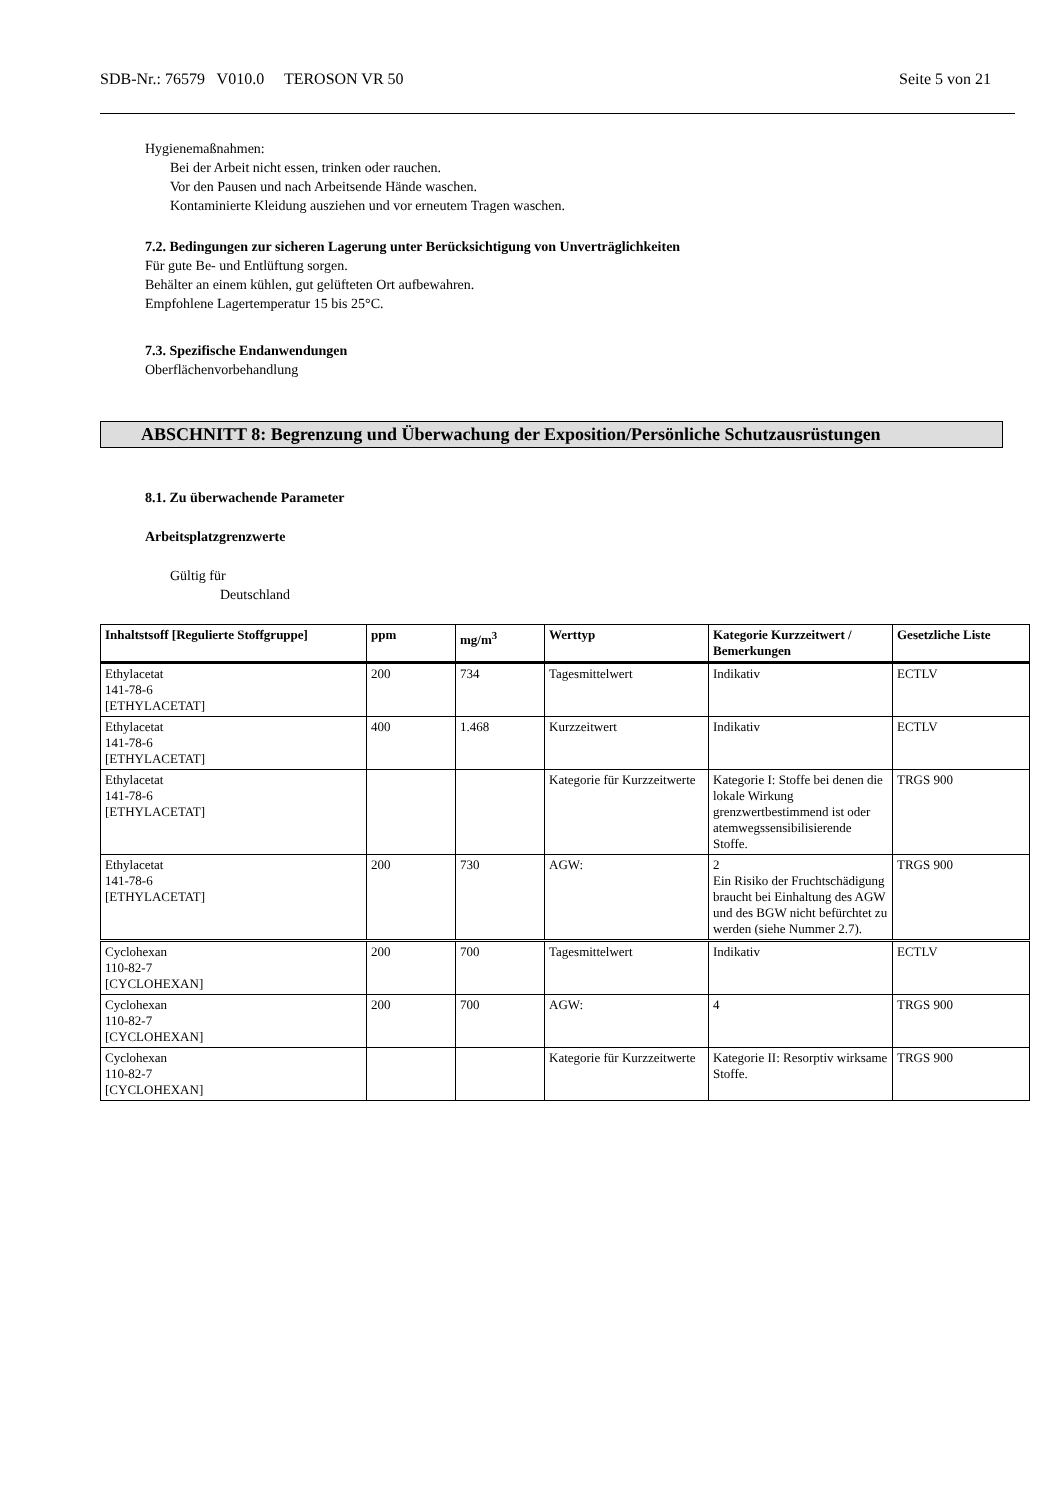SDB-Nr.: 76579 V010.0 TEROSON VR 50 Seite 5 von 21
Hygienemaßnahmen:
Bei der Arbeit nicht essen, trinken oder rauchen.
Vor den Pausen und nach Arbeitsende Hände waschen.
Kontaminierte Kleidung ausziehen und vor erneutem Tragen waschen.
7.2. Bedingungen zur sicheren Lagerung unter Berücksichtigung von Unverträglichkeiten
Für gute Be- und Entlüftung sorgen.
Behälter an einem kühlen, gut gelüfteten Ort aufbewahren.
Empfohlene Lagertemperatur 15 bis 25°C.
7.3. Spezifische Endanwendungen
Oberflächenvorbehandlung
ABSCHNITT 8: Begrenzung und Überwachung der Exposition/Persönliche Schutzausrüstungen
8.1. Zu überwachende Parameter
Arbeitsplatzgrenzwerte
Gültig für
Deutschland
| Inhaltstsoff [Regulierte Stoffgruppe] | ppm | mg/m<sup>3</sup> | Werttyp | Kategorie Kurzzeitwert / Bemerkungen | Gesetzliche Liste |
| --- | --- | --- | --- | --- | --- |
| Ethylacetat 141-78-6 [ETHYLACETAT] | 200 | 734 | Tagesmittelwert | Indikativ | ECTLV |
| Ethylacetat 141-78-6 [ETHYLACETAT] | 400 | 1.468 | Kurzzeitwert | Indikativ | ECTLV |
| Ethylacetat 141-78-6 [ETHYLACETAT] | | | Kategorie für Kurzzeitwerte | Kategorie I: Stoffe bei denen die lokale Wirkung grenzwertbestimmend ist oder atemwegssensibilisierende Stoffe. | TRGS 900 |
| Ethylacetat 141-78-6 [ETHYLACETAT] | 200 | 730 | AGW: | 2 Ein Risiko der Fruchtschädigung braucht bei Einhaltung des AGW und des BGW nicht befürchtet zu werden (siehe Nummer 2.7). | TRGS 900 |
| Cyclohexan 110-82-7 [CYCLOHEXAN] | 200 | 700 | Tagesmittelwert | Indikativ | ECTLV |
| Cyclohexan 110-82-7 [CYCLOHEXAN] | 200 | 700 | AGW: | 4 | TRGS 900 |
| Cyclohexan 110-82-7 [CYCLOHEXAN] | | | Kategorie für Kurzzeitwerte | Kategorie II: Resorptiv wirksame Stoffe. | TRGS 900 |